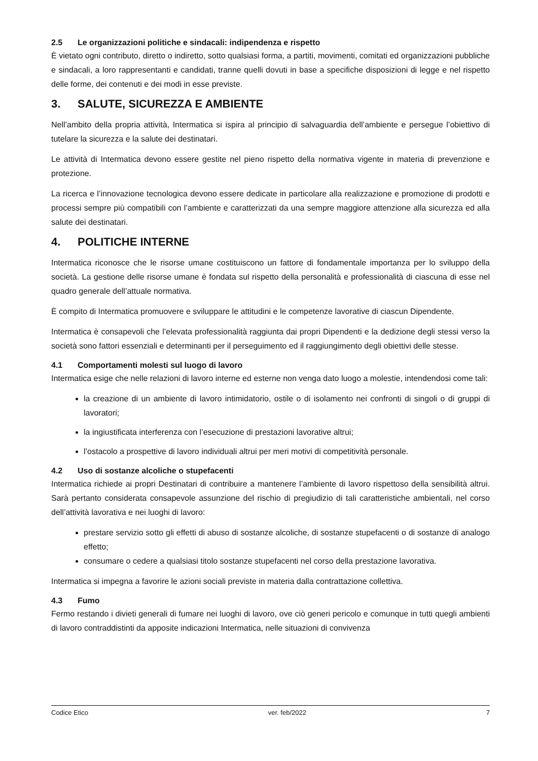2.5 Le organizzazioni politiche e sindacali: indipendenza e rispetto
È vietato ogni contributo, diretto o indiretto, sotto qualsiasi forma, a partiti, movimenti, comitati ed organizzazioni pubbliche e sindacali, a loro rappresentanti e candidati, tranne quelli dovuti in base a specifiche disposizioni di legge e nel rispetto delle forme, dei contenuti e dei modi in esse previste.
3. SALUTE, SICUREZZA E AMBIENTE
Nell’ambito della propria attività, Intermatica si ispira al principio di salvaguardia dell’ambiente e persegue l’obiettivo di tutelare la sicurezza e la salute dei destinatari.
Le attività di Intermatica devono essere gestite nel pieno rispetto della normativa vigente in materia di prevenzione e protezione.
La ricerca e l’innovazione tecnologica devono essere dedicate in particolare alla realizzazione e promozione di prodotti e processi sempre più compatibili con l’ambiente e caratterizzati da una sempre maggiore attenzione alla sicurezza ed alla salute dei destinatari.
4. POLITICHE INTERNE
Intermatica riconosce che le risorse umane costituiscono un fattore di fondamentale importanza per lo sviluppo della società. La gestione delle risorse umane è fondata sul rispetto della personalità e professionalità di ciascuna di esse nel quadro generale dell’attuale normativa.
È compito di Intermatica promuovere e sviluppare le attitudini e le competenze lavorative di ciascun Dipendente.
Intermatica è consapevoli che l’elevata professionalità raggiunta dai propri Dipendenti e la dedizione degli stessi verso la società sono fattori essenziali e determinanti per il perseguimento ed il raggiungimento degli obiettivi delle stesse.
4.1 Comportamenti molesti sul luogo di lavoro
Intermatica esige che nelle relazioni di lavoro interne ed esterne non venga dato luogo a molestie, intendendosi come tali:
la creazione di un ambiente di lavoro intimidatorio, ostile o di isolamento nei confronti di singoli o di gruppi di lavoratori;
la ingiustificata interferenza con l’esecuzione di prestazioni lavorative altrui;
l’ostacolo a prospettive di lavoro individuali altrui per meri motivi di competitività personale.
4.2 Uso di sostanze alcoliche o stupefacenti
Intermatica richiede ai propri Destinatari di contribuire a mantenere l’ambiente di lavoro rispettoso della sensibilità altrui. Sarà pertanto considerata consapevole assunzione del rischio di pregiudizio di tali caratteristiche ambientali, nel corso dell’attività lavorativa e nei luoghi di lavoro:
prestare servizio sotto gli effetti di abuso di sostanze alcoliche, di sostanze stupefacenti o di sostanze di analogo effetto;
consumare o cedere a qualsiasi titolo sostanze stupefacenti nel corso della prestazione lavorativa.
Intermatica si impegna a favorire le azioni sociali previste in materia dalla contrattazione collettiva.
4.3 Fumo
Fermo restando i divieti generali di fumare nei luoghi di lavoro, ove ciò generi pericolo e comunque in tutti quegli ambienti di lavoro contraddistinti da apposite indicazioni Intermatica, nelle situazioni di convivenza
Codice Etico ver. feb/2022 7